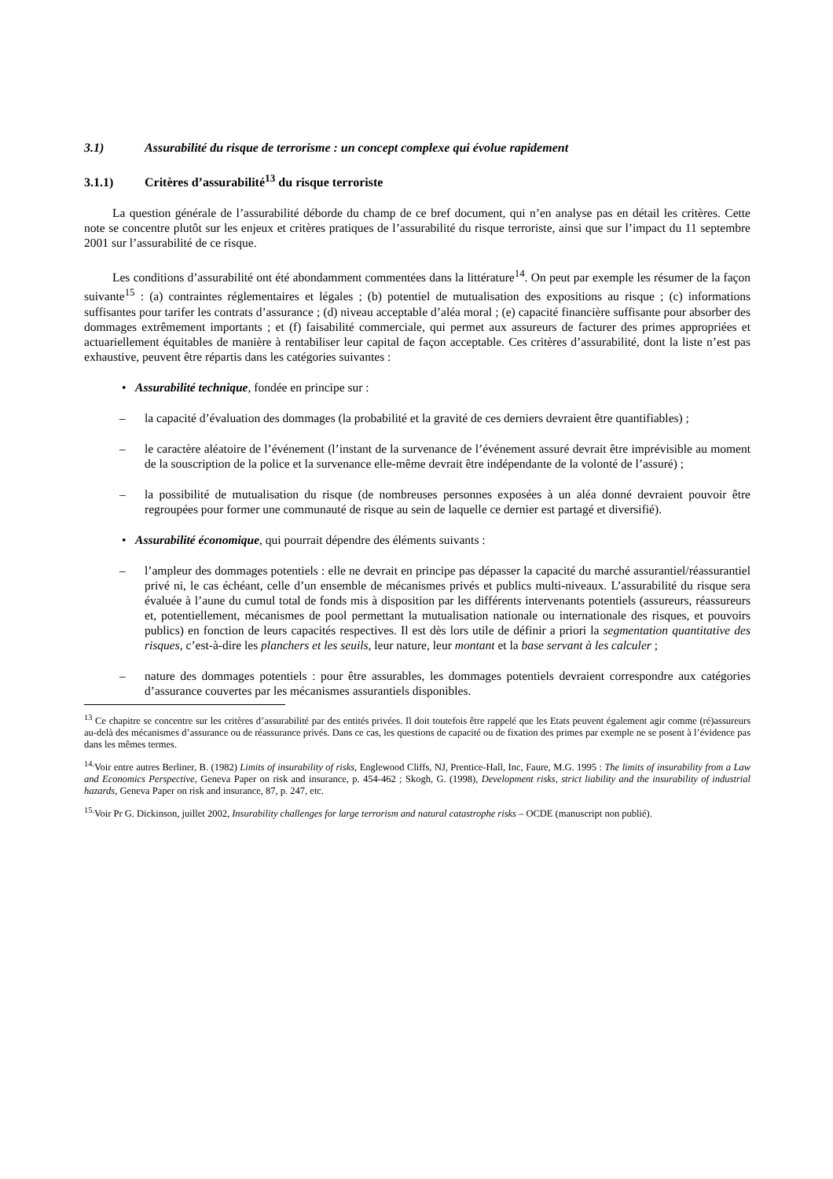3.1) Assurabilité du risque de terrorisme : un concept complexe qui évolue rapidement
3.1.1) Critères d’assurabilité<sup>13</sup> du risque terroriste
La question générale de l’assurabilité déborde du champ de ce bref document, qui n’en analyse pas en détail les critères. Cette note se concentre plutôt sur les enjeux et critères pratiques de l’assurabilité du risque terroriste, ainsi que sur l’impact du 11 septembre 2001 sur l’assurabilité de ce risque.
Les conditions d’assurabilité ont été abondamment commentées dans la littérature<sup>14</sup>. On peut par exemple les résumer de la façon suivante<sup>15</sup> : (a) contraintes réglementaires et légales ; (b) potentiel de mutualisation des expositions au risque ; (c) informations suffisantes pour tarifer les contrats d’assurance ; (d) niveau acceptable d’aléa moral ; (e) capacité financière suffisante pour absorber des dommages extrêmement importants ; et (f) faisabilité commerciale, qui permet aux assureurs de facturer des primes appropriées et actuariellement équitables de manière à rentabiliser leur capital de façon acceptable. Ces critères d’assurabilité, dont la liste n’est pas exhaustive, peuvent être répartis dans les catégories suivantes :
• Assurabilité technique, fondée en principe sur :
– la capacité d’évaluation des dommages (la probabilité et la gravité de ces derniers devraient être quantifiables) ;
– le caractère aléatoire de l’événement (l’instant de la survenance de l’événement assuré devrait être imprévisible au moment de la souscription de la police et la survenance elle-même devrait être indépendante de la volonté de l’assuré) ;
– la possibilité de mutualisation du risque (de nombreuses personnes exposées à un aléa donné devraient pouvoir être regroupées pour former une communauté de risque au sein de laquelle ce dernier est partagé et diversifié).
• Assurabilité économique, qui pourrait dépendre des éléments suivants :
– l’ampleur des dommages potentiels : elle ne devrait en principe pas dépasser la capacité du marché assurantiel/réassurantiel privé ni, le cas échéant, celle d’un ensemble de mécanismes privés et publics multi-niveaux. L’assurabilité du risque sera évaluée à l’aune du cumul total de fonds mis à disposition par les différents intervenants potentiels (assureurs, réassureurs et, potentiellement, mécanismes de pool permettant la mutualisation nationale ou internationale des risques, et pouvoirs publics) en fonction de leurs capacités respectives. Il est dès lors utile de définir a priori la segmentation quantitative des risques, c’est-à-dire les planchers et les seuils, leur nature, leur montant et la base servant à les calculer ;
– nature des dommages potentiels : pour être assurables, les dommages potentiels devraient correspondre aux catégories d’assurance couvertes par les mécanismes assurantiels disponibles.
<sup>13</sup> Ce chapitre se concentre sur les critères d’assurabilité par des entités privées. Il doit toutefois être rappelé que les Etats peuvent également agir comme (ré)assureurs au-delà des mécanismes d’assurance ou de réassurance privés. Dans ce cas, les questions de capacité ou de fixation des primes par exemple ne se posent à l’évidence pas dans les mêmes termes.
<sup>14.</sup> Voir entre autres Berliner, B. (1982) Limits of insurability of risks, Englewood Cliffs, NJ, Prentice-Hall, Inc, Faure, M.G. 1995 : The limits of insurability from a Law and Economics Perspective, Geneva Paper on risk and insurance, p. 454-462 ; Skogh, G. (1998), Development risks, strict liability and the insurability of industrial hazards, Geneva Paper on risk and insurance, 87, p. 247, etc.
<sup>15.</sup> Voir Pr G. Dickinson, juillet 2002, Insurability challenges for large terrorism and natural catastrophe risks – OCDE (manuscript non publié).